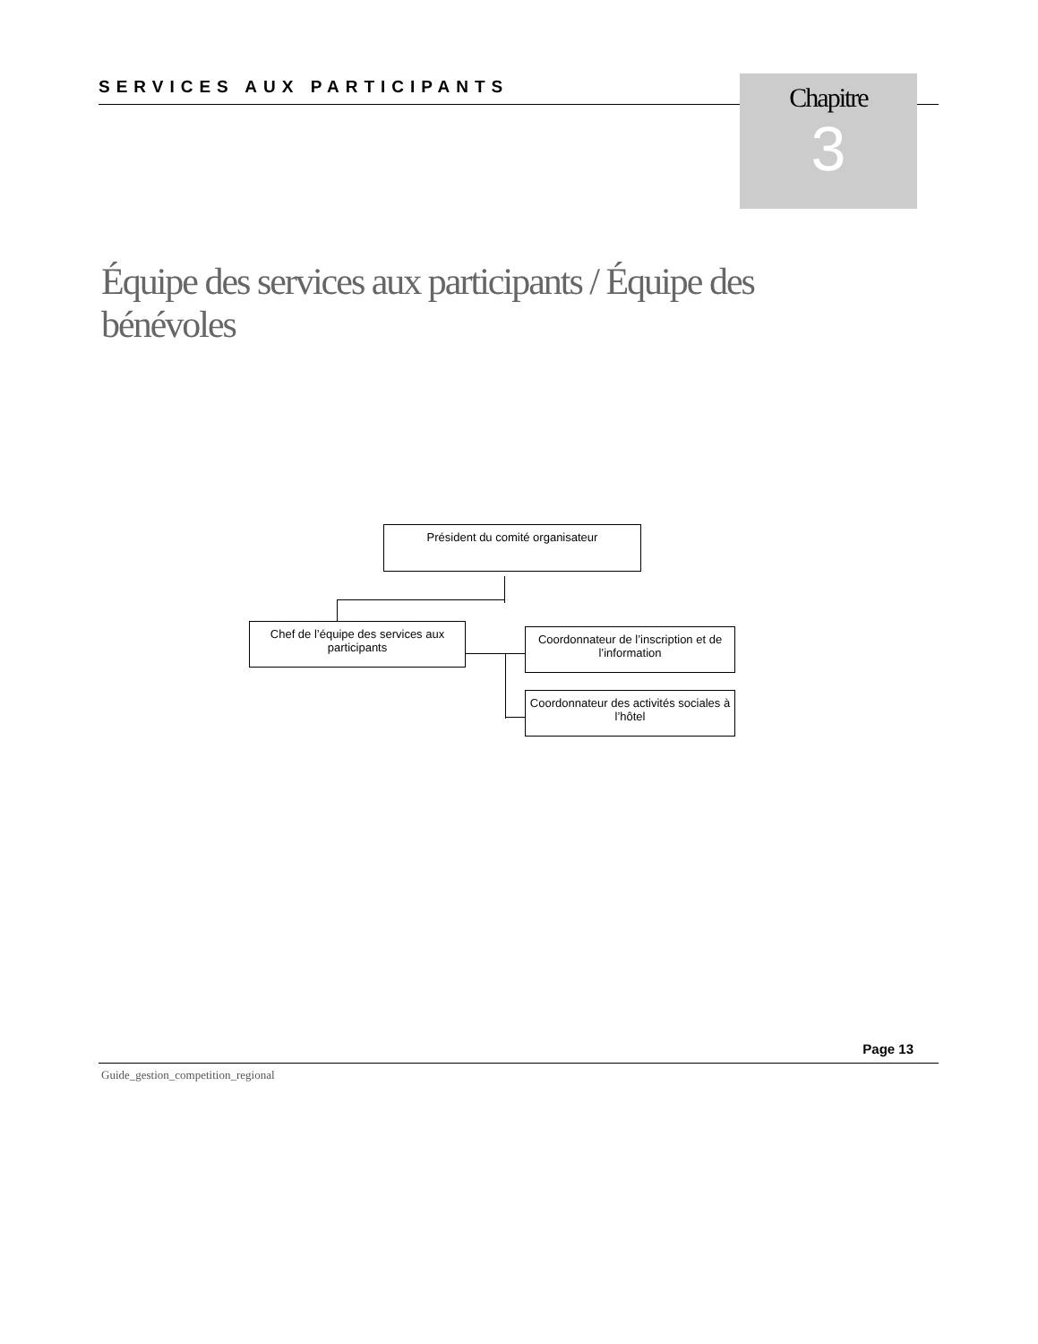SERVICES AUX PARTICIPANTS
Chapitre
3
Équipe des services aux participants / Équipe des bénévoles
Président du comité organisateur
Chef de l’équipe des services aux participants
Coordonnateur de l’inscription et de l’information
Coordonnateur des activités sociales à l’hôtel
Page 13
Guide_gestion_competition_regional